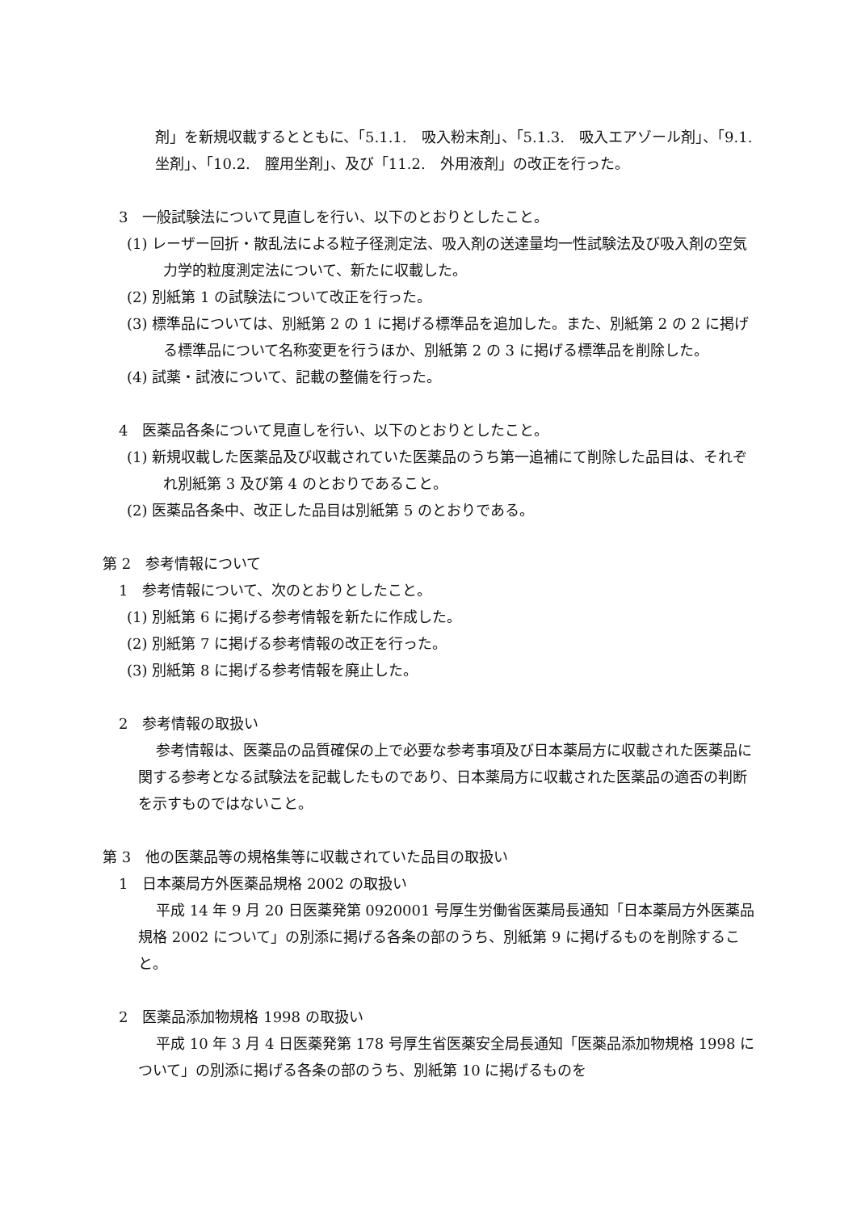剤」を新規収載するとともに、「5.1.1.　吸入粉末剤」、「5.1.3.　吸入エアゾール剤」、「9.1.　坐剤」、「10.2.　膣用坐剤」、及び「11.2.　外用液剤」の改正を行った。
3　一般試験法について見直しを行い、以下のとおりとしたこと。
(1) レーザー回折・散乱法による粒子径測定法、吸入剤の送達量均一性試験法及び吸入剤の空気力学的粒度測定法について、新たに収載した。
(2) 別紙第 1 の試験法について改正を行った。
(3) 標準品については、別紙第 2 の 1 に掲げる標準品を追加した。また、別紙第 2 の 2 に掲げる標準品について名称変更を行うほか、別紙第 2 の 3 に掲げる標準品を削除した。
(4) 試薬・試液について、記載の整備を行った。
4　医薬品各条について見直しを行い、以下のとおりとしたこと。
(1) 新規収載した医薬品及び収載されていた医薬品のうち第一追補にて削除した品目は、それぞれ別紙第 3 及び第 4 のとおりであること。
(2) 医薬品各条中、改正した品目は別紙第 5 のとおりである。
第 2　参考情報について
1　参考情報について、次のとおりとしたこと。
(1) 別紙第 6 に掲げる参考情報を新たに作成した。
(2) 別紙第 7 に掲げる参考情報の改正を行った。
(3) 別紙第 8 に掲げる参考情報を廃止した。
2　参考情報の取扱い
参考情報は、医薬品の品質確保の上で必要な参考事項及び日本薬局方に収載された医薬品に関する参考となる試験法を記載したものであり、日本薬局方に収載された医薬品の適否の判断を示すものではないこと。
第 3　他の医薬品等の規格集等に収載されていた品目の取扱い
1　日本薬局方外医薬品規格 2002 の取扱い
平成 14 年 9 月 20 日医薬発第 0920001 号厚生労働省医薬局長通知「日本薬局方外医薬品規格 2002 について」の別添に掲げる各条の部のうち、別紙第 9 に掲げるものを削除すること。
2　医薬品添加物規格 1998 の取扱い
平成 10 年 3 月 4 日医薬発第 178 号厚生省医薬安全局長通知「医薬品添加物規格 1998 について」の別添に掲げる各条の部のうち、別紙第 10 に掲げるものを